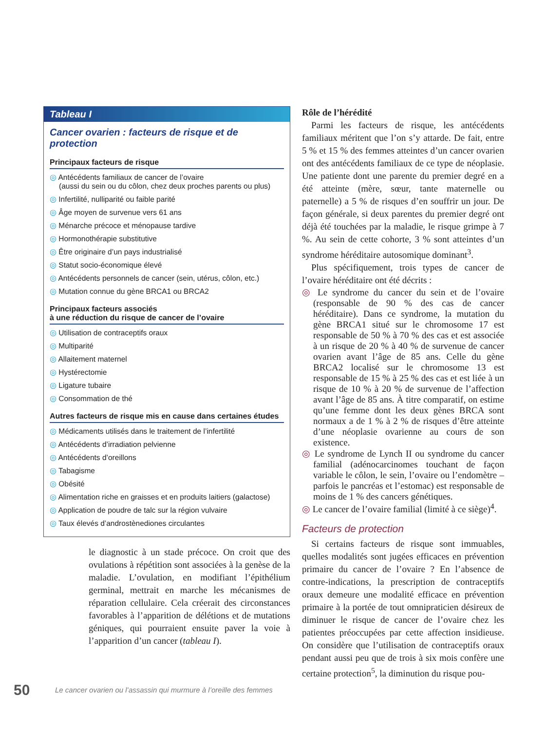Tableau I
Cancer ovarien : facteurs de risque et de protection
Principaux facteurs de risque
◎ Antécédents familiaux de cancer de l’ovaire
(aussi du sein ou du côlon, chez deux proches parents ou plus)
◎ Infertilité, nulliparité ou faible parité
◎ Âge moyen de survenue vers 61 ans
◎ Ménarche précoce et ménopause tardive
◎ Hormonothérapie substitutive
◎ Être originaire d’un pays industrialisé
◎ Statut socio-économique élevé
◎ Antécédents personnels de cancer (sein, utérus, côlon, etc.)
◎ Mutation connue du gène BRCA1 ou BRCA2
Principaux facteurs associés
à une réduction du risque de cancer de l’ovaire
◎ Utilisation de contraceptifs oraux
◎ Multiparité
◎ Allaitement maternel
◎ Hystérectomie
◎ Ligature tubaire
◎ Consommation de thé
Autres facteurs de risque mis en cause dans certaines études
◎ Médicaments utilisés dans le traitement de l’infertilité
◎ Antécédents d’irradiation pelvienne
◎ Antécédents d’oreillons
◎ Tabagisme
◎ Obésité
◎ Alimentation riche en graisses et en produits laitiers (galactose)
◎ Application de poudre de talc sur la région vulvaire
◎ Taux élevés d’androstènediones circulantes
le diagnostic à un stade précoce. On croit que des ovulations à répétition sont associées à la genèse de la maladie. L’ovulation, en modifiant l’épithélium germinal, mettrait en marche les mécanismes de réparation cellulaire. Cela créerait des circonstances favorables à l’apparition de délétions et de mutations géniques, qui pourraient ensuite paver la voie à l’apparition d’un cancer (tableau I).
Rôle de l’hérédité
Parmi les facteurs de risque, les antécédents familiaux méritent que l’on s’y attarde. De fait, entre 5 % et 15 % des femmes atteintes d’un cancer ovarien ont des antécédents familiaux de ce type de néoplasie. Une patiente dont une parente du premier degré en a été atteinte (mère, sœur, tante maternelle ou paternelle) a 5 % de risques d’en souffrir un jour. De façon générale, si deux parentes du premier degré ont déjà été touchées par la maladie, le risque grimpe à 7 %. Au sein de cette cohorte, 3 % sont atteintes d’un syndrome héréditaire autosomique dominant<sup>3</sup>.
Plus spécifiquement, trois types de cancer de l’ovaire héréditaire ont été décrits :
◎ Le syndrome du cancer du sein et de l’ovaire (responsable de 90 % des cas de cancer héréditaire). Dans ce syndrome, la mutation du gène BRCA1 situé sur le chromosome 17 est responsable de 50 % à 70 % des cas et est associée à un risque de 20 % à 40 % de survenue de cancer ovarien avant l’âge de 85 ans. Celle du gène BRCA2 localisé sur le chromosome 13 est responsable de 15 % à 25 % des cas et est liée à un risque de 10 % à 20 % de survenue de l’affection avant l’âge de 85 ans. À titre comparatif, on estime qu’une femme dont les deux gènes BRCA sont normaux a de 1 % à 2 % de risques d’être atteinte d’une néoplasie ovarienne au cours de son existence.
◎ Le syndrome de Lynch II ou syndrome du cancer familial (adénocarcinomes touchant de façon variable le côlon, le sein, l’ovaire ou l’endomètre – parfois le pancréas et l’estomac) est responsable de moins de 1 % des cancers génétiques.
◎ Le cancer de l’ovaire familial (limité à ce siège)<sup>4</sup>.
Facteurs de protection
Si certains facteurs de risque sont immuables, quelles modalités sont jugées efficaces en prévention primaire du cancer de l’ovaire ? En l’absence de contre-indications, la prescription de contraceptifs oraux demeure une modalité efficace en prévention primaire à la portée de tout omnipraticien désireux de diminuer le risque de cancer de l’ovaire chez les patientes préoccupées par cette affection insidieuse. On considère que l’utilisation de contraceptifs oraux pendant aussi peu que de trois à six mois confère une certaine protection<sup>5</sup>, la diminution du risque pou-
50 Le cancer ovarien ou l’assassin qui murmure à l’oreille des femmes